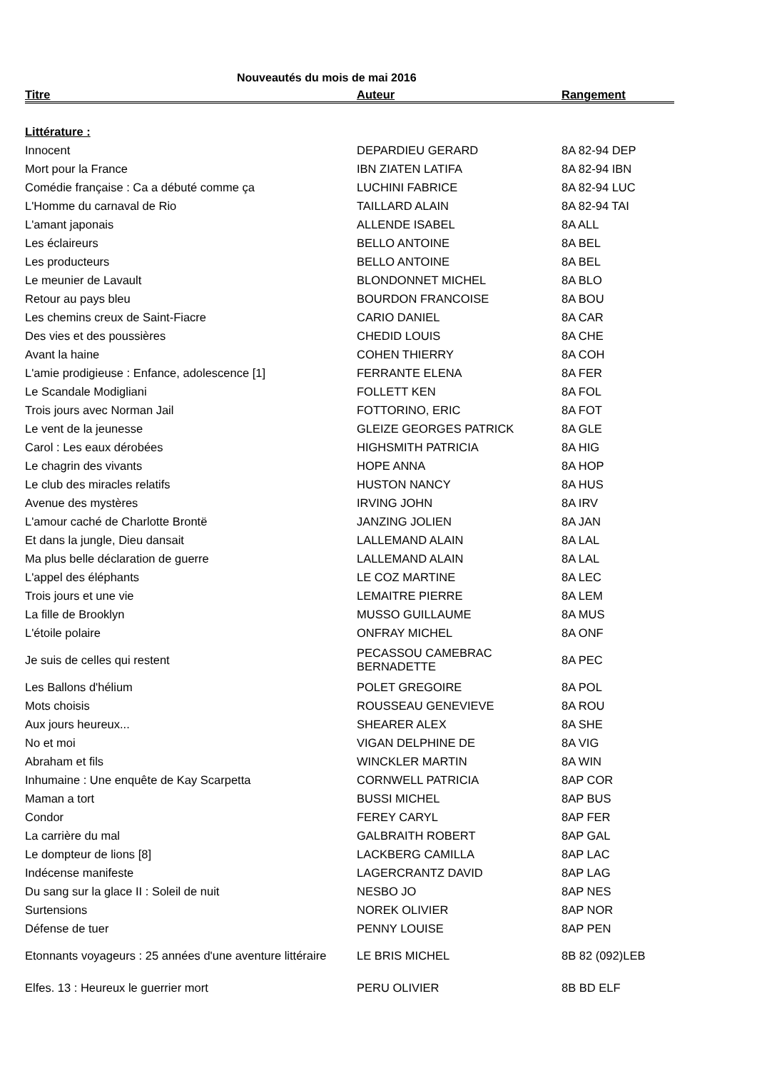Nouveautés du mois de mai 2016
| Titre | Auteur | Rangement |
| --- | --- | --- |
| Littérature : | | |
| Innocent | DEPARDIEU GERARD | 8A 82-94 DEP |
| Mort pour la France | IBN ZIATEN LATIFA | 8A 82-94 IBN |
| Comédie française : Ca a débuté comme ça | LUCHINI FABRICE | 8A 82-94 LUC |
| L'Homme du carnaval de Rio | TAILLARD ALAIN | 8A 82-94 TAI |
| L'amant japonais | ALLENDE ISABEL | 8A ALL |
| Les éclaireurs | BELLO ANTOINE | 8A BEL |
| Les producteurs | BELLO ANTOINE | 8A BEL |
| Le meunier de Lavault | BLONDONNET MICHEL | 8A BLO |
| Retour au pays bleu | BOURDON FRANCOISE | 8A BOU |
| Les chemins creux de Saint-Fiacre | CARIO DANIEL | 8A CAR |
| Des vies et des poussières | CHEDID LOUIS | 8A CHE |
| Avant la haine | COHEN THIERRY | 8A COH |
| L'amie prodigieuse : Enfance, adolescence [1] | FERRANTE ELENA | 8A FER |
| Le Scandale Modigliani | FOLLETT KEN | 8A FOL |
| Trois jours avec Norman Jail | FOTTORINO, ERIC | 8A FOT |
| Le vent de la jeunesse | GLEIZE GEORGES PATRICK | 8A GLE |
| Carol : Les eaux dérobées | HIGHSMITH PATRICIA | 8A HIG |
| Le chagrin des vivants | HOPE ANNA | 8A HOP |
| Le club des miracles relatifs | HUSTON NANCY | 8A HUS |
| Avenue des mystères | IRVING JOHN | 8A IRV |
| L'amour caché de Charlotte Brontë | JANZING JOLIEN | 8A JAN |
| Et dans la jungle, Dieu dansait | LALLEMAND ALAIN | 8A LAL |
| Ma plus belle déclaration de guerre | LALLEMAND ALAIN | 8A LAL |
| L'appel des éléphants | LE COZ MARTINE | 8A LEC |
| Trois jours et une vie | LEMAITRE PIERRE | 8A LEM |
| La fille de Brooklyn | MUSSO GUILLAUME | 8A MUS |
| L'étoile polaire | ONFRAY MICHEL | 8A ONF |
| Je suis de celles qui restent | PECASSOU CAMEBRAC BERNADETTE | 8A PEC |
| Les Ballons d'hélium | POLET GREGOIRE | 8A POL |
| Mots choisis | ROUSSEAU GENEVIEVE | 8A ROU |
| Aux jours heureux... | SHEARER ALEX | 8A SHE |
| No et moi | VIGAN DELPHINE DE | 8A VIG |
| Abraham et fils | WINCKLER MARTIN | 8A WIN |
| Inhumaine : Une enquête de Kay Scarpetta | CORNWELL PATRICIA | 8AP COR |
| Maman a tort | BUSSI MICHEL | 8AP BUS |
| Condor | FEREY CARYL | 8AP FER |
| La carrière du mal | GALBRAITH ROBERT | 8AP GAL |
| Le dompteur de lions [8] | LACKBERG CAMILLA | 8AP LAC |
| Indécense manifeste | LAGERCRANTZ DAVID | 8AP LAG |
| Du sang sur la glace II : Soleil de nuit | NESBO JO | 8AP NES |
| Surtensions | NOREK OLIVIER | 8AP NOR |
| Défense de tuer | PENNY LOUISE | 8AP PEN |
| Etonnants voyageurs : 25 années d'une aventure littéraire | LE BRIS MICHEL | 8B 82 (092)LEB |
| Elfes. 13 : Heureux le guerrier mort | PERU OLIVIER | 8B BD ELF |